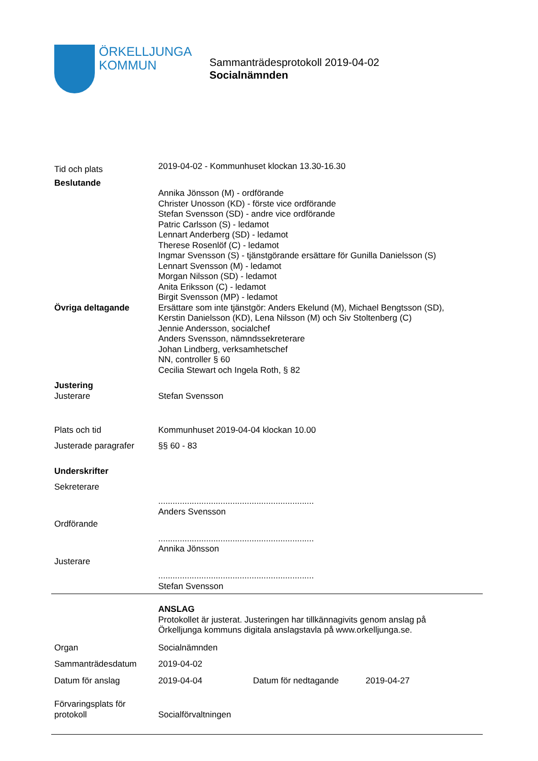ÖRKELLJUNGA
KOMMUN
Sammanträdesprotokoll 2019-04-02
Socialnämnden
Tid och plats
2019-04-02 - Kommunhuset klockan 13.30-16.30
Beslutande
Annika Jönsson (M) - ordförande
Christer Unosson (KD) - förste vice ordförande
Stefan Svensson (SD) - andre vice ordförande
Patric Carlsson (S) - ledamot
Lennart Anderberg (SD) - ledamot
Therese Rosenlöf (C) - ledamot
Ingmar Svensson (S) - tjänstgörande ersättare för Gunilla Danielsson (S)
Lennart Svensson (M) - ledamot
Morgan Nilsson (SD) - ledamot
Anita Eriksson (C) - ledamot
Birgit Svensson (MP) - ledamot
Övriga deltagande Ersättare som inte tjänstgör: Anders Ekelund (M), Michael Bengtsson (SD),
Kerstin Danielsson (KD), Lena Nilsson (M) och Siv Stoltenberg (C)
Jennie Andersson, socialchef
Anders Svensson, nämndssekreterare
Johan Lindberg, verksamhetschef
NN, controller § 60
Cecilia Stewart och Ingela Roth, § 82
Justering
Justerare Stefan Svensson
Plats och tid Kommunhuset 2019-04-04 klockan 10.00
Justerade paragrafer §§ 60 - 83
Underskrifter
Sekreterare
.................................................................
Anders Svensson
Ordförande
.................................................................
Annika Jönsson
Justerare
.................................................................
Stefan Svensson
ANSLAG
Protokollet är justerat. Justeringen har tillkännagivits genom anslag på
Örkelljunga kommuns digitala anslagstavla på www.orkelljunga.se.
Organ Socialnämnden
Sammanträdesdatum 2019-04-02
Datum för anslag 2019-04-04 Datum för nedtagande 2019-04-27
Förvaringsplats för
protokoll
Socialförvaltningen